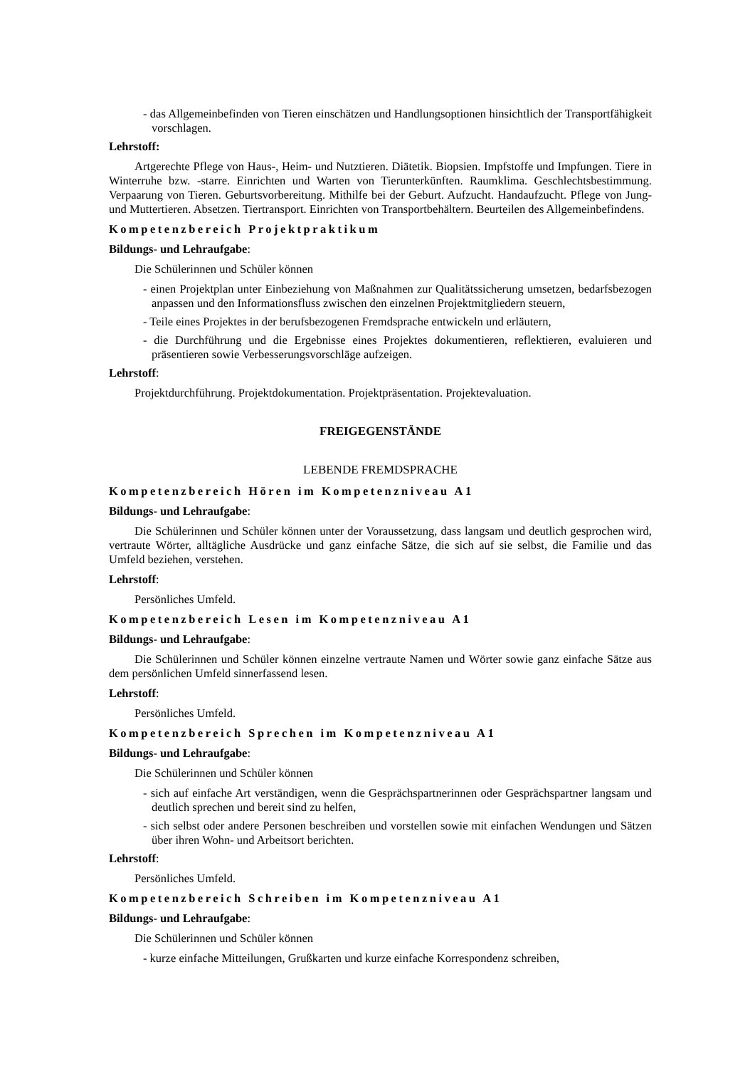- das Allgemeinbefinden von Tieren einschätzen und Handlungsoptionen hinsichtlich der Transportfähigkeit vorschlagen.
Lehrstoff:
Artgerechte Pflege von Haus-, Heim- und Nutztieren. Diätetik. Biopsien. Impfstoffe und Impfungen. Tiere in Winterruhe bzw. -starre. Einrichten und Warten von Tierunterkünften. Raumklima. Geschlechtsbestimmung. Verpaarung von Tieren. Geburtsvorbereitung. Mithilfe bei der Geburt. Aufzucht. Handaufzucht. Pflege von Jung- und Muttertieren. Absetzen. Tiertransport. Einrichten von Transportbehältern. Beurteilen des Allgemeinbefindens.
Kompetenzbereich Projektpraktikum
Bildungs- und Lehraufgabe:
Die Schülerinnen und Schüler können
- einen Projektplan unter Einbeziehung von Maßnahmen zur Qualitätssicherung umsetzen, bedarfsbezogen anpassen und den Informationsfluss zwischen den einzelnen Projektmitgliedern steuern,
- Teile eines Projektes in der berufsbezogenen Fremdsprache entwickeln und erläutern,
- die Durchführung und die Ergebnisse eines Projektes dokumentieren, reflektieren, evaluieren und präsentieren sowie Verbesserungsvorschläge aufzeigen.
Lehrstoff:
Projektdurchführung. Projektdokumentation. Projektpräsentation. Projektevaluation.
FREIGEGENSTÄNDE
LEBENDE FREMDSPRACHE
Kompetenzbereich Hören im Kompetenzniveau A1
Bildungs- und Lehraufgabe:
Die Schülerinnen und Schüler können unter der Voraussetzung, dass langsam und deutlich gesprochen wird, vertraute Wörter, alltägliche Ausdrücke und ganz einfache Sätze, die sich auf sie selbst, die Familie und das Umfeld beziehen, verstehen.
Lehrstoff:
Persönliches Umfeld.
Kompetenzbereich Lesen im Kompetenzniveau A1
Bildungs- und Lehraufgabe:
Die Schülerinnen und Schüler können einzelne vertraute Namen und Wörter sowie ganz einfache Sätze aus dem persönlichen Umfeld sinnerfassend lesen.
Lehrstoff:
Persönliches Umfeld.
Kompetenzbereich Sprechen im Kompetenzniveau A1
Bildungs- und Lehraufgabe:
Die Schülerinnen und Schüler können
- sich auf einfache Art verständigen, wenn die Gesprächspartnerinnen oder Gesprächspartner langsam und deutlich sprechen und bereit sind zu helfen,
- sich selbst oder andere Personen beschreiben und vorstellen sowie mit einfachen Wendungen und Sätzen über ihren Wohn- und Arbeitsort berichten.
Lehrstoff:
Persönliches Umfeld.
Kompetenzbereich Schreiben im Kompetenzniveau A1
Bildungs- und Lehraufgabe:
Die Schülerinnen und Schüler können
- kurze einfache Mitteilungen, Grußkarten und kurze einfache Korrespondenz schreiben,